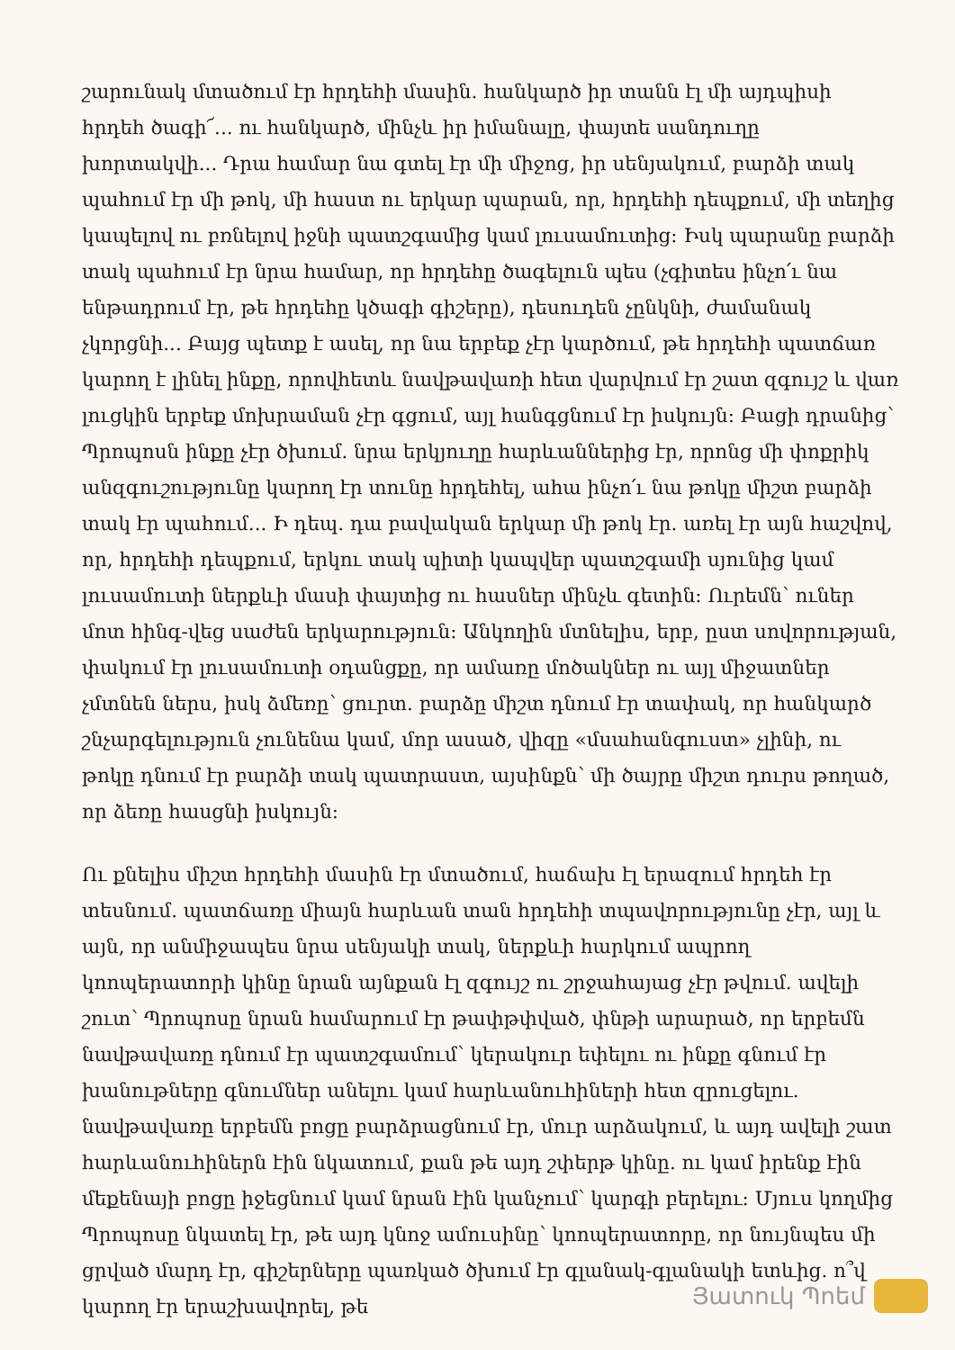շարունակ մտածում էր հրդեհի մասին. հանկարծ իր տանն էլ մի այդպիսի հրդեհ ծագի՜... ու հանկարծ, մինչև իր իմանալը, փայտե սանդուղը խորտակվի... Դրա համար նա գտել էր մի միջոց, իր սենյակում, բարձի տակ պահում էր մի թոկ, մի հաստ ու երկար պարան, որ, հրդեհի դեպքում, մի տեղից կապելով ու բռնելով իջնի պատշգամից կամ լուսամուտից: Իսկ պարանը բարձի տակ պահում էր նրա համար, որ հրդեհը ծագելուն պես (չգիտես ինչո՛ւ նա ենթադրում էր, թե հրդեհը կծագի գիշերը), դեսուդեն չընկնի, ժամանակ չկորցնի... Բայց պետք է ասել, որ նա երբեք չէր կարծում, թե հրդեհի պատճառ կարող է լինել ինքը, որովհետև նավթավառի հետ վարվում էր շատ զգույշ և վառ լուցկին երբեք մոխրաման չէր գցում, այլ հանգցնում էր իսկույն: Բացի դրանից՝ Պրոպոսն ինքը չէր ծխում. նրա երկյուղը հարևաններից էր, որոնց մի փոքրիկ անզգուշությունը կարող էր տունը հրդեհել, ահա ինչո՛ւ նա թոկը միշտ բարձի տակ էր պահում... Ի դեպ. դա բավական երկար մի թոկ էր. առել էր այն հաշվով, որ, հրդեհի դեպքում, երկու տակ պիտի կապվեր պատշգամի սյունից կամ լուսամուտի ներքևի մասի փայտից ու հասներ մինչև գետին: Ուրեմն՝ ուներ մոտ հինգ-վեց սաժեն երկարություն: Անկողին մտնելիս, երբ, ըստ սովորության, փակում էր լուսամուտի օդանցքը, որ ամառը մոծակներ ու այլ միջատներ չմտնեն ներս, իսկ ձմեռը՝ ցուրտ. բարձը միշտ դնում էր տափակ, որ հանկարծ շնչարգելություն չունենա կամ, մոր ասած, վիզը «մսահանգուստ» չլինի, ու թոկը դնում էր բարձի տակ պատրաստ, այսինքն՝ մի ծայրը միշտ դուրս թողած, որ ձեռը հասցնի իսկույն:
Ու քնելիս միշտ հրդեհի մասին էր մտածում, հաճախ էլ երազում հրդեհ էր տեսնում. պատճառը միայն հարևան տան հրդեհի տպավորությունը չէր, այլ և այն, որ անմիջապես նրա սենյակի տակ, ներքևի հարկում ապրող կոոպերատորի կինը նրան այնքան էլ զգույշ ու շրջահայաց չէր թվում. ավելի շուտ՝ Պրոպոսը նրան համարում էր թափթփված, փնթի արարած, որ երբեմն նավթավառը դնում էր պատշգամում՝ կերակուր եփելու ու ինքը գնում էր խանութները գնումներ անելու կամ հարևանուհիների հետ զրուցելու. նավթավառը երբեմն բոցը բարձրացնում էր, մուր արձակում, և այդ ավելի շատ հարևանուհիներն էին նկատում, քան թե այդ շփերթ կինը. ու կամ իրենք էին մեքենայի բոցը իջեցնում կամ նրան էին կանչում՝ կարգի բերելու: Մյուս կողմից Պրոպոսը նկատել էր, թե այդ կնոջ ամուսինը՝ կոոպերատորը, որ նույնպես մի ցրված մարդ էր, գիշերները պառկած ծխում էր գլանակ-գլանակի ետևից. ո՞վ կարող էր երաշխավորել, թե
Յատուկ Պոեմ